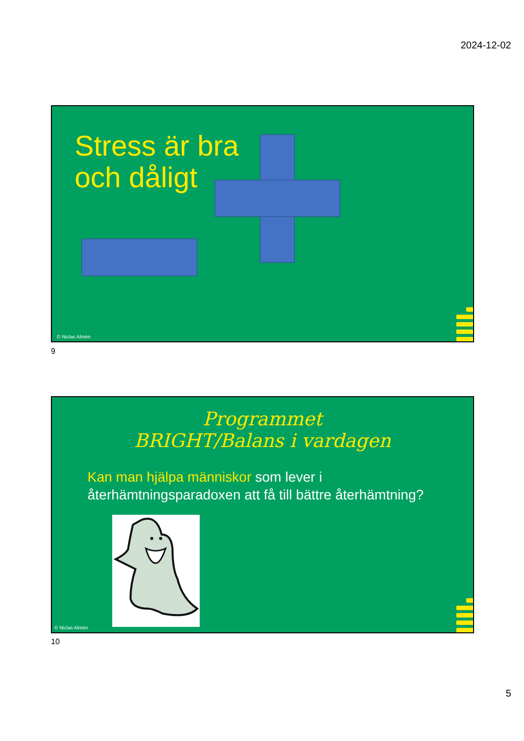2024-12-02
Stress är bra
och dåligt
© Niclas Almén
9
Programmet
BRIGHT/Balans i vardagen
Kan man hjälpa människor som lever i återhämtningsparadoxen att få till bättre återhämtning?
© Niclas Almén
10
5